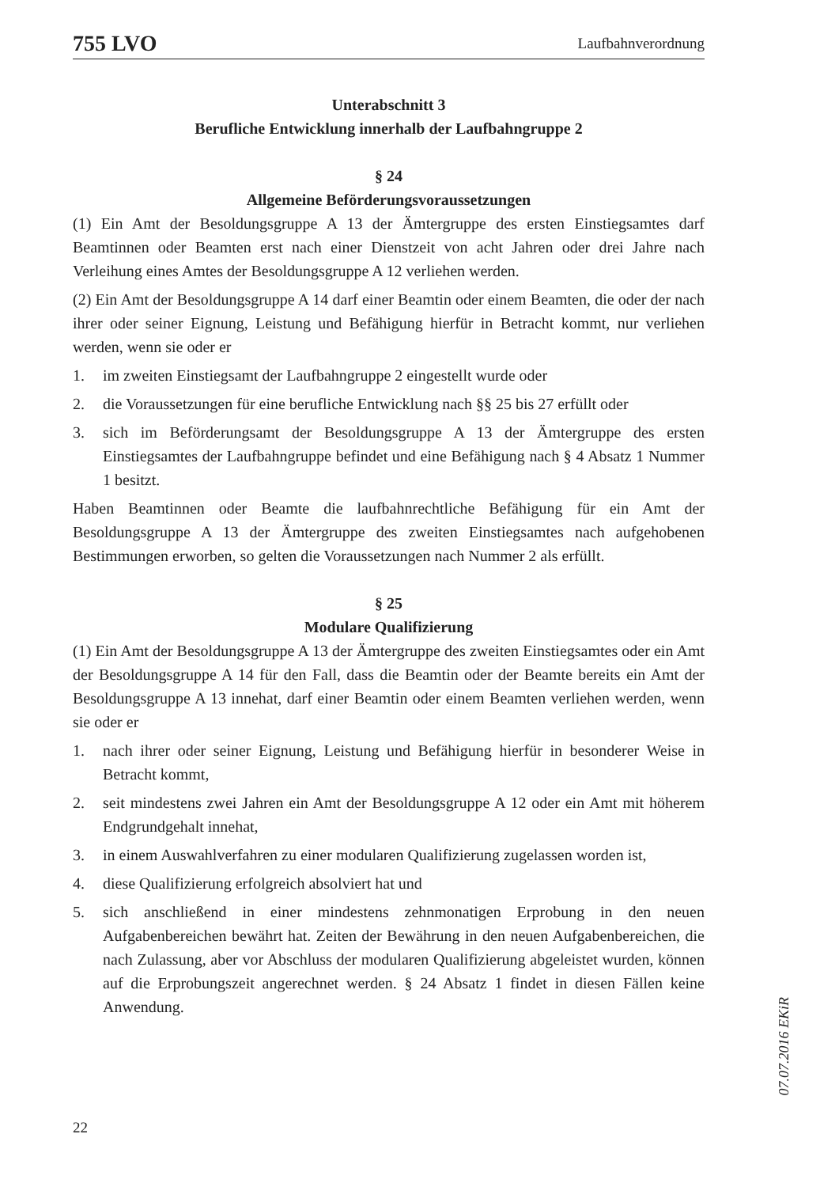755 LVO Laufbahnverordnung
Unterabschnitt 3
Berufliche Entwicklung innerhalb der Laufbahngruppe 2
§ 24
Allgemeine Beförderungsvoraussetzungen
(1) Ein Amt der Besoldungsgruppe A 13 der Ämtergruppe des ersten Einstiegsamtes darf Beamtinnen oder Beamten erst nach einer Dienstzeit von acht Jahren oder drei Jahre nach Verleihung eines Amtes der Besoldungsgruppe A 12 verliehen werden.
(2) Ein Amt der Besoldungsgruppe A 14 darf einer Beamtin oder einem Beamten, die oder der nach ihrer oder seiner Eignung, Leistung und Befähigung hierfür in Betracht kommt, nur verliehen werden, wenn sie oder er
1. im zweiten Einstiegsamt der Laufbahngruppe 2 eingestellt wurde oder
2. die Voraussetzungen für eine berufliche Entwicklung nach §§ 25 bis 27 erfüllt oder
3. sich im Beförderungsamt der Besoldungsgruppe A 13 der Ämtergruppe des ersten Einstiegsamtes der Laufbahngruppe befindet und eine Befähigung nach § 4 Absatz 1 Nummer 1 besitzt.
Haben Beamtinnen oder Beamte die laufbahnrechtliche Befähigung für ein Amt der Besoldungsgruppe A 13 der Ämtergruppe des zweiten Einstiegsamtes nach aufgehobenen Bestimmungen erworben, so gelten die Voraussetzungen nach Nummer 2 als erfüllt.
§ 25
Modulare Qualifizierung
(1) Ein Amt der Besoldungsgruppe A 13 der Ämtergruppe des zweiten Einstiegsamtes oder ein Amt der Besoldungsgruppe A 14 für den Fall, dass die Beamtin oder der Beamte bereits ein Amt der Besoldungsgruppe A 13 innehat, darf einer Beamtin oder einem Beamten verliehen werden, wenn sie oder er
1. nach ihrer oder seiner Eignung, Leistung und Befähigung hierfür in besonderer Weise in Betracht kommt,
2. seit mindestens zwei Jahren ein Amt der Besoldungsgruppe A 12 oder ein Amt mit höherem Endgrundgehalt innehat,
3. in einem Auswahlverfahren zu einer modularen Qualifizierung zugelassen worden ist,
4. diese Qualifizierung erfolgreich absolviert hat und
5. sich anschließend in einer mindestens zehnmonatigen Erprobung in den neuen Aufgabenbereichen bewährt hat. Zeiten der Bewährung in den neuen Aufgabenbereichen, die nach Zulassung, aber vor Abschluss der modularen Qualifizierung abgeleistet wurden, können auf die Erprobungszeit angerechnet werden. § 24 Absatz 1 findet in diesen Fällen keine Anwendung.
07.07.2016 EKiR
22